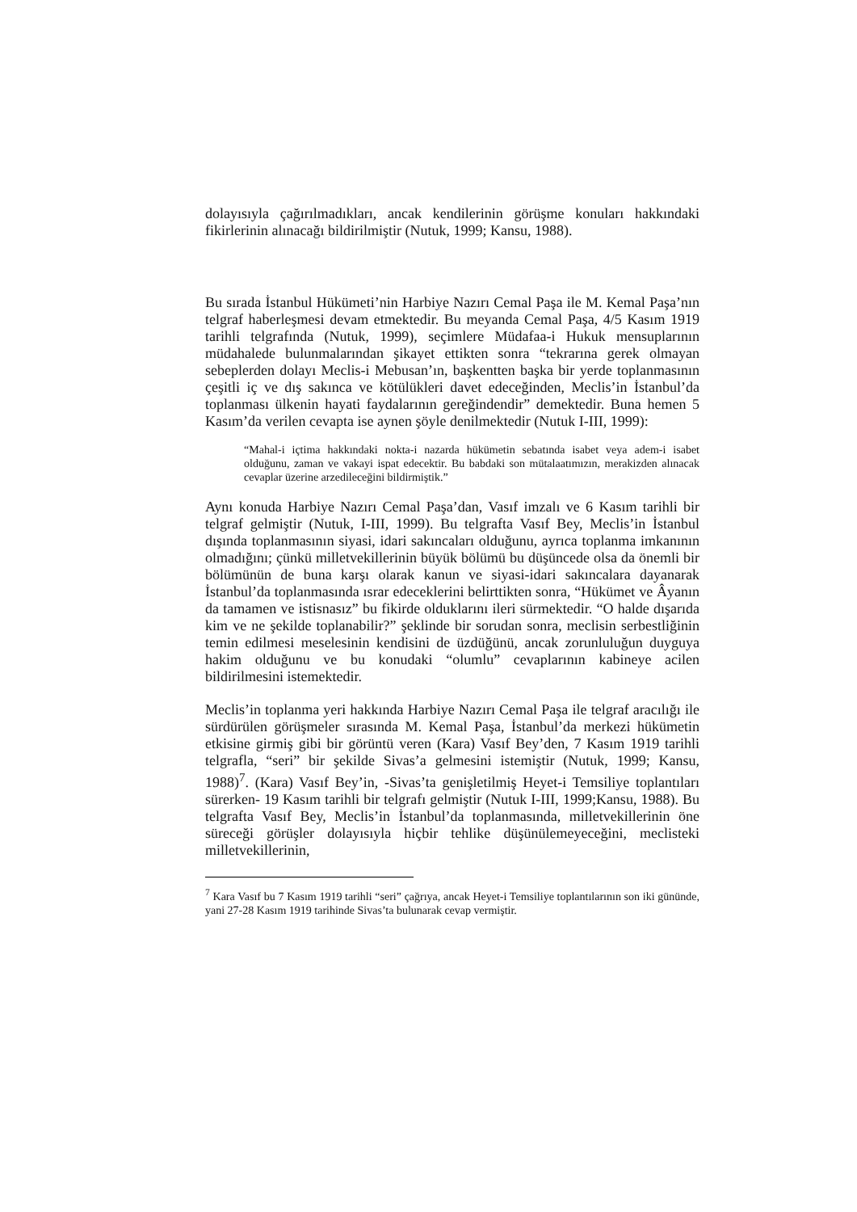dolayısıyla çağırılmadıkları, ancak kendilerinin görüşme konuları hakkındaki fikirlerinin alınacağı bildirilmiştir (Nutuk, 1999; Kansu, 1988).
Bu sırada İstanbul Hükümeti’nin Harbiye Nazırı Cemal Paşa ile M. Kemal Paşa’nın telgraf haberleşmesi devam etmektedir. Bu meyanda Cemal Paşa, 4/5 Kasım 1919 tarihli telgrafında (Nutuk, 1999), seçimlere Müdafaa-i Hukuk mensuplarının müdahalede bulunmalarından şikayet ettikten sonra “tekrarına gerek olmayan sebeplerden dolayı Meclis-i Mebusan’ın, başkentten başka bir yerde toplanmasının çeşitli iç ve dış sakınca ve kötülükleri davet edeceğinden, Meclis’in İstanbul’da toplanması ülkenin hayati faydalarının gereğindendir” demektedir. Buna hemen 5 Kasım’da verilen cevapta ise aynen şöyle denilmektedir (Nutuk I-III, 1999):
“Mahal-i içtima hakkındaki nokta-i nazarda hükümetin sebatında isabet veya adem-i isabet olduğunu, zaman ve vakayi ispat edecektir. Bu babdaki son mütalaatımızın, merakizden alınacak cevaplar üzerine arzedileceğini bildirmiştik.”
Aynı konuda Harbiye Nazırı Cemal Paşa’dan, Vasıf imzalı ve 6 Kasım tarihli bir telgraf gelmiştir (Nutuk, I-III, 1999). Bu telgrafta Vasıf Bey, Meclis’in İstanbul dışında toplanmasının siyasi, idari sakıncaları olduğunu, ayrıca toplanma imkanının olmadığını; çünkü milletvekillerinin büyük bölümü bu düşüncede olsa da önemli bir bölümünün de buna karşı olarak kanun ve siyasi-idari sakıncalara dayanarak İstanbul’da toplanmasında ısrar edeceklerini belirttikten sonra, “Hükümet ve Âyanın da tamamen ve istisnasız” bu fikirde olduklarını ileri sürmektedir. “O halde dışarıda kim ve ne şekilde toplanabilir?” şeklinde bir sorudan sonra, meclisin serbestliğinin temin edilmesi meselesinin kendisini de üzdüğünü, ancak zorunluluğun duyguya hakim olduğunu ve bu konudaki “olumlu” cevaplarının kabineye acilen bildirilmesini istemektedir.
Meclis’in toplanma yeri hakkında Harbiye Nazırı Cemal Paşa ile telgraf aracılığı ile sürdürülen görüşmeler sırasında M. Kemal Paşa, İstanbul’da merkezi hükümetin etkisine girmiş gibi bir görüntü veren (Kara) Vasıf Bey’den, 7 Kasım 1919 tarihli telgrafla, “seri” bir şekilde Sivas’a gelmesini istemiştir (Nutuk, 1999; Kansu, 1988)<sup>7</sup>. (Kara) Vasıf Bey’in, -Sivas’ta genişletilmiş Heyet-i Temsiliye toplantıları sürerken- 19 Kasım tarihli bir telgrafı gelmiştir (Nutuk I-III, 1999;Kansu, 1988). Bu telgrafta Vasıf Bey, Meclis’in İstanbul’da toplanmasında, milletvekillerinin öne süreceği görüşler dolayısıyla hiçbir tehlike düşünülemeyeceğini, meclisteki milletvekillerinin,
<sup>7</sup> Kara Vasıf bu 7 Kasım 1919 tarihli “seri” çağrıya, ancak Heyet-i Temsiliye toplantılarının son iki gününde, yani 27-28 Kasım 1919 tarihinde Sivas’ta bulunarak cevap vermiştir.